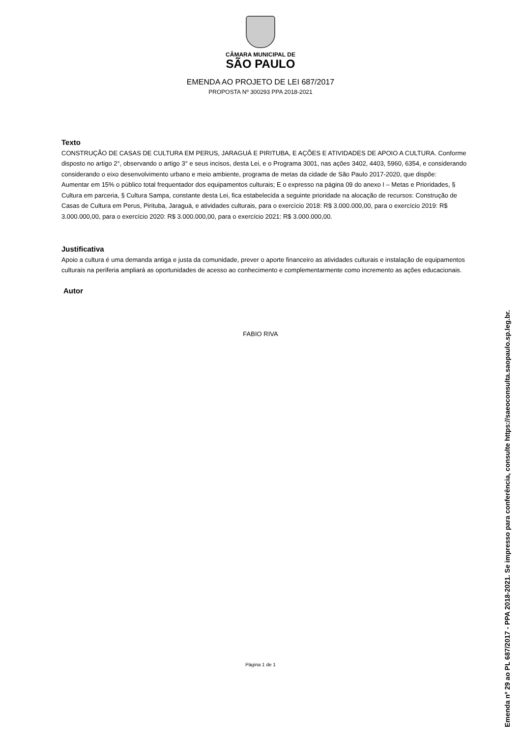CÂMARA MUNICIPAL DE
SÃO PAULO
EMENDA AO PROJETO DE LEI 687/2017
PROPOSTA Nº 300293 PPA 2018-2021
Texto
CONSTRUÇÃO DE CASAS DE CULTURA EM PERUS, JARAGUÁ E PIRITUBA, E AÇÕES E ATIVIDADES DE APOIO A CULTURA. Conforme disposto no artigo 2°, observando o artigo 3° e seus incisos, desta Lei, e o Programa 3001, nas ações 3402, 4403, 5960, 6354, e considerando considerando o eixo desenvolvimento urbano e meio ambiente, programa de metas da cidade de São Paulo 2017-2020, que dispõe:
Aumentar em 15% o público total frequentador dos equipamentos culturais; E o expresso na página 09 do anexo I – Metas e Prioridades, § Cultura em parceria, § Cultura Sampa, constante desta Lei, fica estabelecida a seguinte prioridade na alocação de recursos: Construção de Casas de Cultura em Perus, Pirituba, Jaraguá, e atividades culturais, para o exercício 2018: R$ 3.000.000,00, para o exercício 2019: R$ 3.000.000,00, para o exercício 2020: R$ 3.000.000,00, para o exercício 2021: R$ 3.000.000,00.
Justificativa
Apoio a cultura é uma demanda antiga e justa da comunidade, prever o aporte financeiro as atividades culturais e instalação de equipamentos culturais na periferia ampliará as oportunidades de acesso ao conhecimento e complementarmente como incremento as ações educacionais.
Autor
FABIO RIVA
Página 1 de 1
Emenda nº 29 ao PL 687/2017 - PPA 2018-2021. Se impresso para conferência, consulte https://saeoconsulta.saopaulo.sp.leg.br.